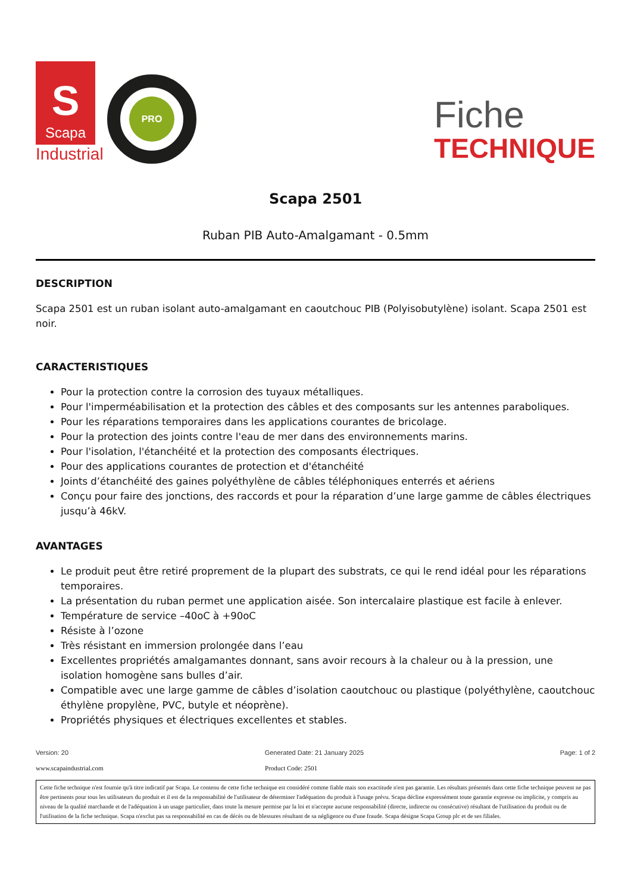S
Scapa
Industrial
PRO
Fiche
TECHNIQUE
Scapa 2501
Ruban PIB Auto-Amalgamant - 0.5mm
DESCRIPTION
Scapa 2501 est un ruban isolant auto-amalgamant en caoutchouc PIB (Polyisobutylène) isolant. Scapa 2501 est noir.
CARACTERISTIQUES
Pour la protection contre la corrosion des tuyaux métalliques.
Pour l'imperméabilisation et la protection des câbles et des composants sur les antennes paraboliques.
Pour les réparations temporaires dans les applications courantes de bricolage.
Pour la protection des joints contre l'eau de mer dans des environnements marins.
Pour l'isolation, l'étanchéité et la protection des composants électriques.
Pour des applications courantes de protection et d'étanchéité
Joints d’étanchéité des gaines polyéthylène de câbles téléphoniques enterrés et aériens
Conçu pour faire des jonctions, des raccords et pour la réparation d’une large gamme de câbles électriques jusqu’à 46kV.
AVANTAGES
Le produit peut être retiré proprement de la plupart des substrats, ce qui le rend idéal pour les réparations temporaires.
La présentation du ruban permet une application aisée. Son intercalaire plastique est facile à enlever.
Température de service –40oC à +90oC
Résiste à l’ozone
Très résistant en immersion prolongée dans l’eau
Excellentes propriétés amalgamantes donnant, sans avoir recours à la chaleur ou à la pression, une isolation homogène sans bulles d’air.
Compatible avec une large gamme de câbles d’isolation caoutchouc ou plastique (polyéthylène, caoutchouc éthylène propylène, PVC, butyle et néoprène).
Propriétés physiques et électriques excellentes et stables.
Version: 20 Generated Date: 21 January 2025 Page: 1 of 2
www.scapaindustrial.com Product Code: 2501
Cette fiche technique n'est fournie qu'à titre indicatif par Scapa. Le contenu de cette fiche technique est considéré comme fiable mais son exactitude n'est pas garantie. Les résultats présentés dans cette fiche technique peuvent ne pas être pertinents pour tous les utilisateurs du produit et il est de la responsabilité de l'utilisateur de déterminer l'adéquation du produit à l'usage prévu. Scapa décline expressément toute garantie expresse ou implicite, y compris au niveau de la qualité marchande et de l'adéquation à un usage particulier, dans toute la mesure permise par la loi et n'accepte aucune responsabilité (directe, indirecte ou consécutive) résultant de l'utilisation du produit ou de l'utilisation de la fiche technique. Scapa n'exclut pas sa responsabilité en cas de décès ou de blessures résultant de sa négligence ou d'une fraude. Scapa désigne Scapa Group plc et de ses filiales.